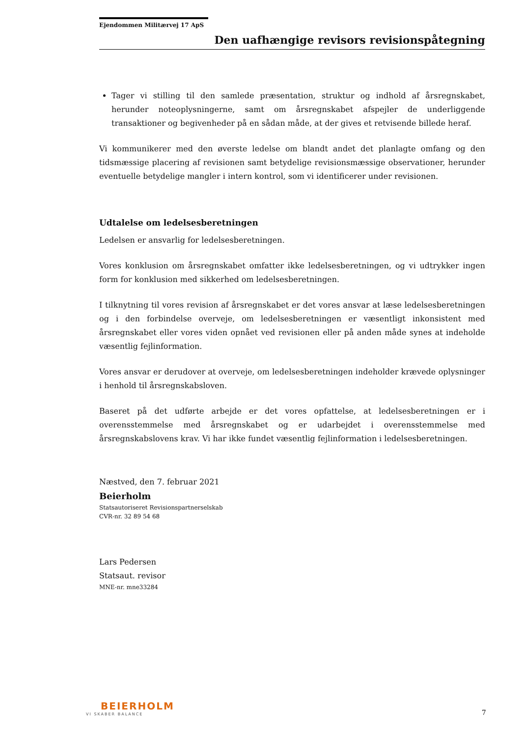Ejendommen Militærvej 17 ApS
Den uafhængige revisors revisionspåtegning
Tager vi stilling til den samlede præsentation, struktur og indhold af årsregnskabet, herunder noteoplysningerne, samt om årsregnskabet afspejler de underliggende transaktioner og begivenheder på en sådan måde, at der gives et retvisende billede heraf.
Vi kommunikerer med den øverste ledelse om blandt andet det planlagte omfang og den tidsmæssige placering af revisionen samt betydelige revisionsmæssige observationer, herunder eventuelle betydelige mangler i intern kontrol, som vi identificerer under revisionen.
Udtalelse om ledelsesberetningen
Ledelsen er ansvarlig for ledelsesberetningen.
Vores konklusion om årsregnskabet omfatter ikke ledelsesberetningen, og vi udtrykker ingen form for konklusion med sikkerhed om ledelsesberetningen.
I tilknytning til vores revision af årsregnskabet er det vores ansvar at læse ledelsesberetningen og i den forbindelse overveje, om ledelsesberetningen er væsentligt inkonsistent med årsregnskabet eller vores viden opnået ved revisionen eller på anden måde synes at indeholde væsentlig fejlinformation.
Vores ansvar er derudover at overveje, om ledelsesberetningen indeholder krævede oplysninger i henhold til årsregnskabsloven.
Baseret på det udførte arbejde er det vores opfattelse, at ledelsesberetningen er i overensstemmelse med årsregnskabet og er udarbejdet i overensstemmelse med årsregnskabslovens krav. Vi har ikke fundet væsentlig fejlinformation i ledelsesberetningen.
Næstved, den 7. februar 2021
Beierholm
Statsautoriseret Revisionspartnerselskab
CVR-nr. 32 89 54 68
Lars Pedersen
Statsaut. revisor
MNE-nr. mne33284
BEIERHOLM
VI SKABER BALANCE
7